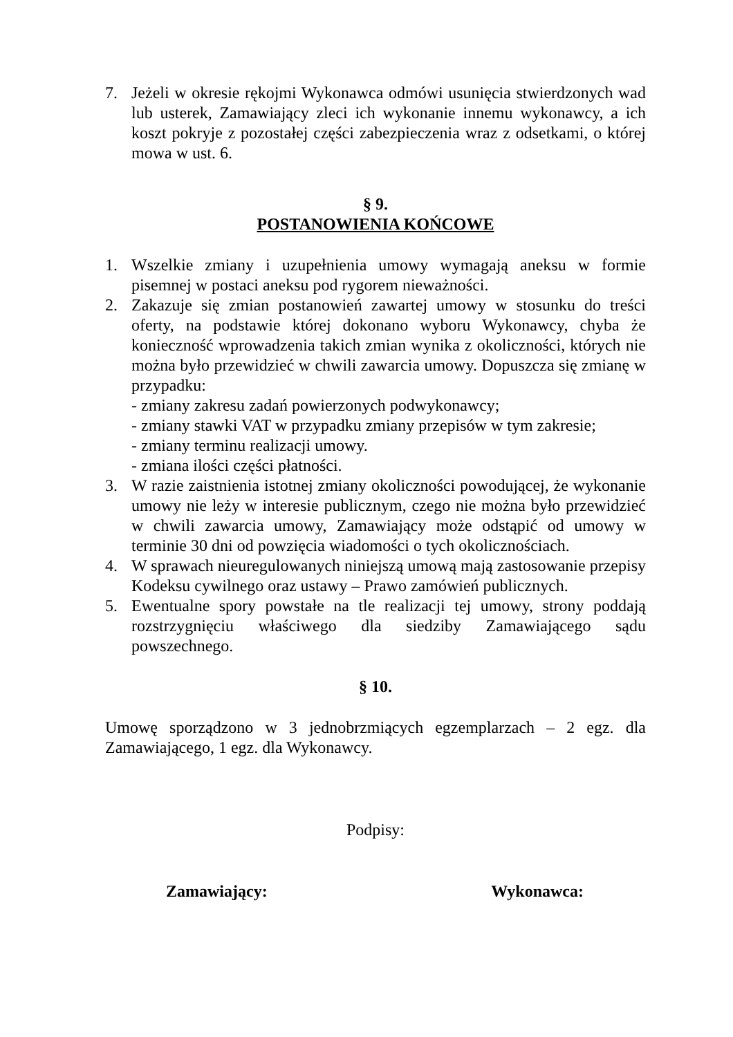7. Jeżeli w okresie rękojmi Wykonawca odmówi usunięcia stwierdzonych wad lub usterek, Zamawiający zleci ich wykonanie innemu wykonawcy, a ich koszt pokryje z pozostałej części zabezpieczenia wraz z odsetkami, o której mowa w ust. 6.
§ 9.
POSTANOWIENIA KOŃCOWE
1. Wszelkie zmiany i uzupełnienia umowy wymagają aneksu w formie pisemnej w postaci aneksu pod rygorem nieważności.
2. Zakazuje się zmian postanowień zawartej umowy w stosunku do treści oferty, na podstawie której dokonano wyboru Wykonawcy, chyba że konieczność wprowadzenia takich zmian wynika z okoliczności, których nie można było przewidzieć w chwili zawarcia umowy. Dopuszcza się zmianę w przypadku:
- zmiany zakresu zadań powierzonych podwykonawcy;
- zmiany stawki VAT w przypadku zmiany przepisów w tym zakresie;
- zmiany terminu realizacji umowy.
- zmiana ilości części płatności.
3. W razie zaistnienia istotnej zmiany okoliczności powodującej, że wykonanie umowy nie leży w interesie publicznym, czego nie można było przewidzieć w chwili zawarcia umowy, Zamawiający może odstąpić od umowy w terminie 30 dni od powzięcia wiadomości o tych okolicznościach.
4. W sprawach nieuregulowanych niniejszą umową mają zastosowanie przepisy Kodeksu cywilnego oraz ustawy – Prawo zamówień publicznych.
5. Ewentualne spory powstałe na tle realizacji tej umowy, strony poddają rozstrzygnięciu właściwego dla siedziby Zamawiającego sądu powszechnego.
§ 10.
Umowę sporządzono w 3 jednobrzmiących egzemplarzach – 2 egz. dla Zamawiającego, 1 egz. dla Wykonawcy.
Podpisy:
Zamawiający: Wykonawca: